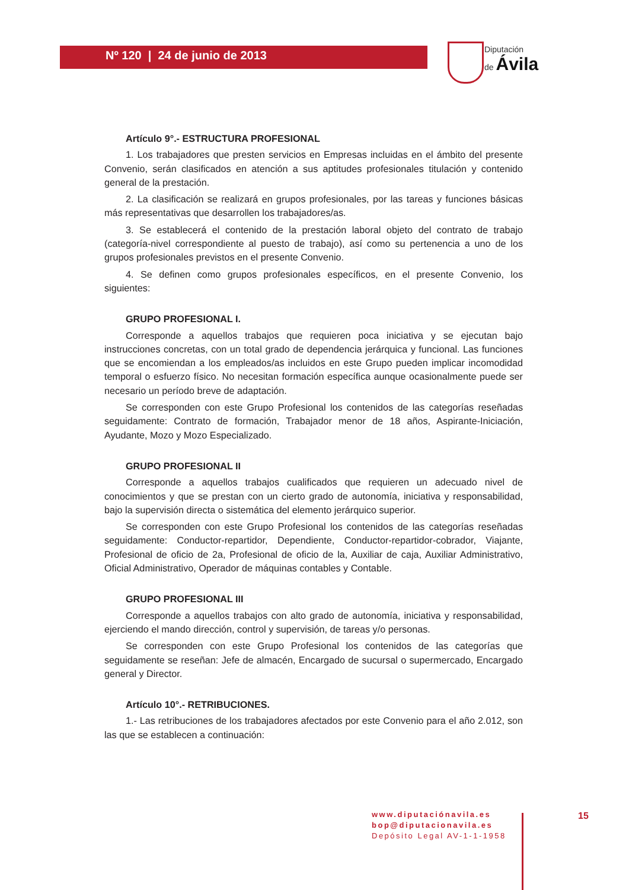Nº 120 | 24 de junio de 2013
Diputación
de Ávila
Artículo 9°.- ESTRUCTURA PROFESIONAL
1. Los trabajadores que presten servicios en Empresas incluidas en el ámbito del presente Convenio, serán clasificados en atención a sus aptitudes profesionales titulación y contenido general de la prestación.
2. La clasificación se realizará en grupos profesionales, por las tareas y funciones básicas más representativas que desarrollen los trabajadores/as.
3. Se establecerá el contenido de la prestación laboral objeto del contrato de trabajo (categoría-nivel correspondiente al puesto de trabajo), así como su pertenencia a uno de los grupos profesionales previstos en el presente Convenio.
4. Se definen como grupos profesionales específicos, en el presente Convenio, los siguientes:
GRUPO PROFESIONAL I.
Corresponde a aquellos trabajos que requieren poca iniciativa y se ejecutan bajo instrucciones concretas, con un total grado de dependencia jerárquica y funcional. Las funciones que se encomiendan a los empleados/as incluidos en este Grupo pueden implicar incomodidad temporal o esfuerzo físico. No necesitan formación específica aunque ocasionalmente puede ser necesario un período breve de adaptación.
Se corresponden con este Grupo Profesional los contenidos de las categorías reseñadas seguidamente: Contrato de formación, Trabajador menor de 18 años, Aspirante-Iniciación, Ayudante, Mozo y Mozo Especializado.
GRUPO PROFESIONAL II
Corresponde a aquellos trabajos cualificados que requieren un adecuado nivel de conocimientos y que se prestan con un cierto grado de autonomía, iniciativa y responsabilidad, bajo la supervisión directa o sistemática del elemento jerárquico superior.
Se corresponden con este Grupo Profesional los contenidos de las categorías reseñadas seguidamente: Conductor-repartidor, Dependiente, Conductor-repartidor-cobrador, Viajante, Profesional de oficio de 2a, Profesional de oficio de la, Auxiliar de caja, Auxiliar Administrativo, Oficial Administrativo, Operador de máquinas contables y Contable.
GRUPO PROFESIONAL III
Corresponde a aquellos trabajos con alto grado de autonomía, iniciativa y responsabilidad, ejerciendo el mando dirección, control y supervisión, de tareas y/o personas.
Se corresponden con este Grupo Profesional los contenidos de las categorías que seguidamente se reseñan: Jefe de almacén, Encargado de sucursal o supermercado, Encargado general y Director.
Artículo 10°.- RETRIBUCIONES.
1.- Las retribuciones de los trabajadores afectados por este Convenio para el año 2.012, son las que se establecen a continuación:
www.diputaciónavila.es
bop@diputacionavila.es
Depósito Legal AV-1-1-1958
15